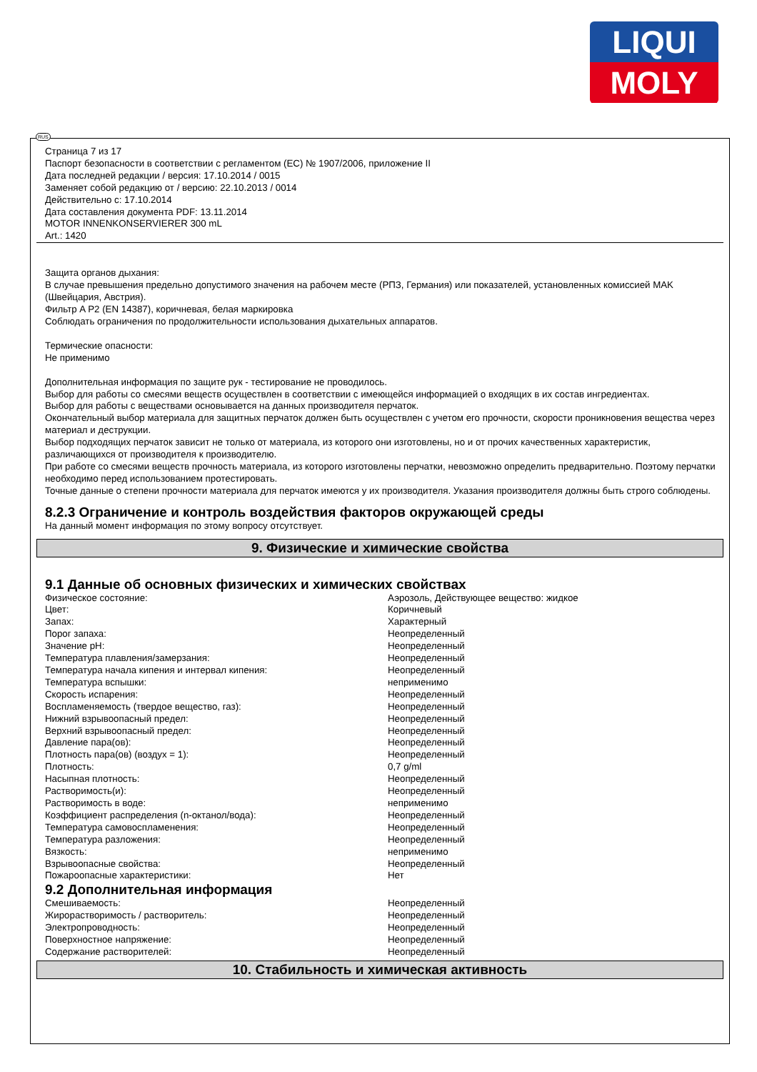LIQUI
MOLY
Страница 7 из 17
Паспорт безопасности в соответствии с регламентом (ЕС) № 1907/2006, приложение II
Дата последней редакции / версия: 17.10.2014 / 0015
Заменяет собой редакцию от / версию: 22.10.2013 / 0014
Действительно с: 17.10.2014
Дата составления документа PDF: 13.11.2014
MOTOR INNENKONSERVIERER 300 mL
Art.: 1420
Защита органов дыхания:
В случае превышения предельно допустимого значения на рабочем месте (РПЗ, Германия) или показателей, установленных комиссией MAK (Швейцария, Австрия).
Фильтр A P2 (EN 14387), коричневая, белая маркировка
Соблюдать ограничения по продолжительности использования дыхательных аппаратов.
Термические опасности:
Не применимо
Дополнительная информация по защите рук - тестирование не проводилось.
Выбор для работы со смесями веществ осуществлен в соответствии с имеющейся информацией о входящих в их состав ингредиентах.
Выбор для работы с веществами основывается на данных производителя перчаток.
Окончательный выбор материала для защитных перчаток должен быть осуществлен с учетом его прочности, скорости проникновения вещества через материал и деструкции.
Выбор подходящих перчаток зависит не только от материала, из которого они изготовлены, но и от прочих качественных характеристик, различающихся от производителя к производителю.
При работе со смесями веществ прочность материала, из которого изготовлены перчатки, невозможно определить предварительно. Поэтому перчатки необходимо перед использованием протестировать.
Точные данные о степени прочности материала для перчаток имеются у их производителя. Указания производителя должны быть строго соблюдены.
8.2.3 Ограничение и контроль воздействия факторов окружающей среды
На данный момент информация по этому вопросу отсутствует.
9. Физические и химические свойства
9.1 Данные об основных физических и химических свойствах
| Физическое состояние: | Аэрозоль, Действующее вещество: жидкое |
| Цвет: | Коричневый |
| Запах: | Характерный |
| Порог запаха: | Неопределенный |
| Значение pH: | Неопределенный |
| Температура плавления/замерзания: | Неопределенный |
| Температура начала кипения и интервал кипения: | Неопределенный |
| Температура вспышки: | неприменимо |
| Скорость испарения: | Неопределенный |
| Воспламеняемость (твердое вещество, газ): | Неопределенный |
| Нижний взрывоопасный предел: | Неопределенный |
| Верхний взрывоопасный предел: | Неопределенный |
| Давление пара(ов): | Неопределенный |
| Плотность пара(ов) (воздух = 1): | Неопределенный |
| Плотность: | 0,7 g/ml |
| Насыпная плотность: | Неопределенный |
| Растворимость(и): | Неопределенный |
| Растворимость в воде: | неприменимо |
| Коэффициент распределения (n-октанол/вода): | Неопределенный |
| Температура самовоспламенения: | Неопределенный |
| Температура разложения: | Неопределенный |
| Вязкость: | неприменимо |
| Взрывоопасные свойства: | Неопределенный |
| Пожароопасные характеристики: | Нет |
9.2 Дополнительная информация
| Смешиваемость: | Неопределенный |
| Жирорастворимость / растворитель: | Неопределенный |
| Электропроводность: | Неопределенный |
| Поверхностное напряжение: | Неопределенный |
| Содержание растворителей: | Неопределенный |
10. Стабильность и химическая активность
RUS